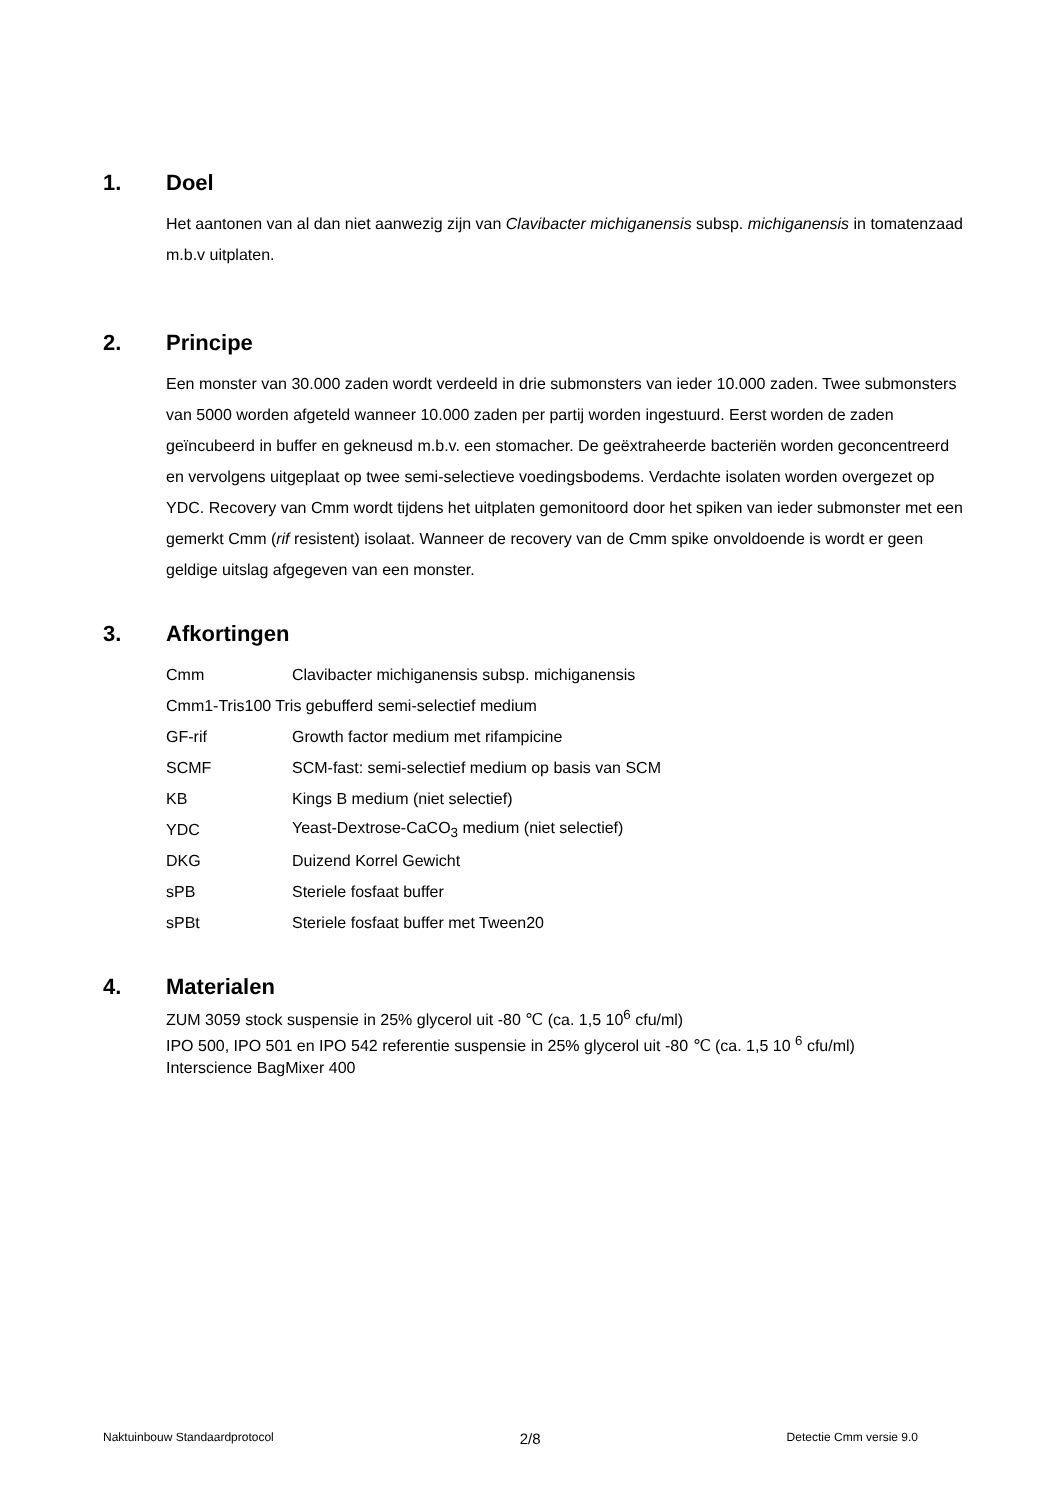1. Doel
Het aantonen van al dan niet aanwezig zijn van Clavibacter michiganensis subsp. michiganensis in tomatenzaad m.b.v uitplaten.
2. Principe
Een monster van 30.000 zaden wordt verdeeld in drie submonsters van ieder 10.000 zaden. Twee submonsters van 5000 worden afgeteld wanneer 10.000 zaden per partij worden ingestuurd. Eerst worden de zaden geïncubeerd in buffer en gekneusd m.b.v. een stomacher. De geëxtraheerde bacteriën worden geconcentreerd en vervolgens uitgeplaat op twee semi-selectieve voedingsbodems. Verdachte isolaten worden overgezet op YDC. Recovery van Cmm wordt tijdens het uitplaten gemonitoord door het spiken van ieder submonster met een gemerkt Cmm (rif resistent) isolaat. Wanneer de recovery van de Cmm spike onvoldoende is wordt er geen geldige uitslag afgegeven van een monster.
3. Afkortingen
| Cmm | Clavibacter michiganensis subsp. michiganensis |
| Cmm1-Tris100 Tris gebufferd semi-selectief medium | |
| GF-rif | Growth factor medium met rifampicine |
| SCMF | SCM-fast: semi-selectief medium op basis van SCM |
| KB | Kings B medium (niet selectief) |
| YDC | Yeast-Dextrose-CaCO<sub>3</sub> medium (niet selectief) |
| DKG | Duizend Korrel Gewicht |
| sPB | Steriele fosfaat buffer |
| sPBt | Steriele fosfaat buffer met Tween20 |
4. Materialen
ZUM 3059 stock suspensie in 25% glycerol uit -80 ℃ (ca. 1,5 10<sup>6</sup> cfu/ml)
IPO 500, IPO 501 en IPO 542 referentie suspensie in 25% glycerol uit -80 ℃ (ca. 1,5 10 <sup>6</sup> cfu/ml)
Interscience BagMixer 400
Naktuinbouw Standaardprotocol 2/8 Detectie Cmm versie 9.0